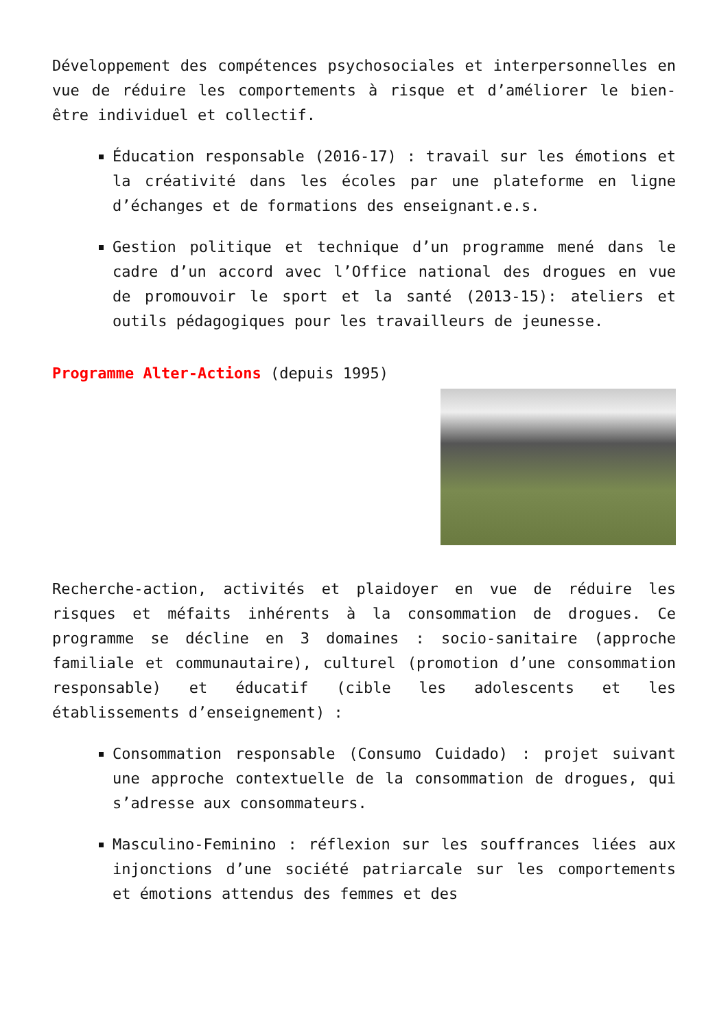Développement des compétences psychosociales et interpersonnelles en vue de réduire les comportements à risque et d’améliorer le bien-être individuel et collectif.
Éducation responsable (2016-17) : travail sur les émotions et la créativité dans les écoles par une plateforme en ligne d’échanges et de formations des enseignant.e.s.
Gestion politique et technique d’un programme mené dans le cadre d’un accord avec l’Office national des drogues en vue de promouvoir le sport et la santé (2013-15): ateliers et outils pédagogiques pour les travailleurs de jeunesse.
Programme Alter-Actions (depuis 1995)
Recherche-action, activités et plaidoyer en vue de réduire les risques et méfaits inhérents à la consommation de drogues. Ce programme se décline en 3 domaines : socio-sanitaire (approche familiale et communautaire), culturel (promotion d’une consommation responsable) et éducatif (cible les adolescents et les établissements d’enseignement) :
Consommation responsable (Consumo Cuidado) : projet suivant une approche contextuelle de la consommation de drogues, qui s’adresse aux consommateurs.
Masculino-Feminino : réflexion sur les souffrances liées aux injonctions d’une société patriarcale sur les comportements et émotions attendus des femmes et des